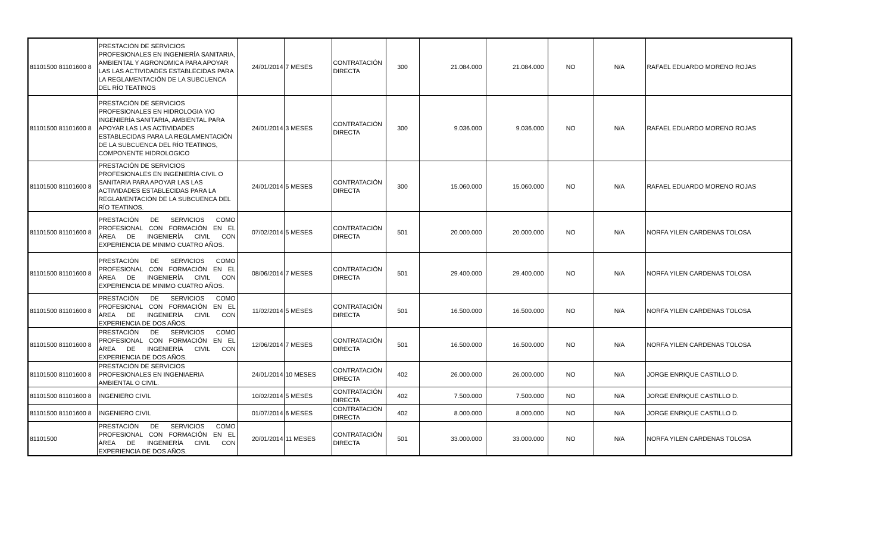| 81101500 81101600 8 | PRESTACIÓN DE SERVICIOS PROFESIONALES EN INGENIERÍA SANITARIA, AMBIENTAL Y AGRONOMICA PARA APOYAR LAS LAS ACTIVIDADES ESTABLECIDAS PARA LA REGLAMENTACIÓN DE LA SUBCUENCA DEL RÍO TEATINOS | 24/01/2014 | 7 MESES | CONTRATACIÓN DIRECTA | 300 | 21.084.000 | 21.084.000 | NO | N/A | RAFAEL EDUARDO MORENO ROJAS |
| 81101500 81101600 8 | PRESTACIÓN DE SERVICIOS PROFESIONALES EN HIDROLOGIA Y/O INGENIERÍA SANITARIA, AMBIENTAL PARA APOYAR LAS LAS ACTIVIDADES ESTABLECIDAS PARA LA REGLAMENTACIÓN DE LA SUBCUENCA DEL RÍO TEATINOS, COMPONENTE HIDROLOGICO | 24/01/2014 | 3 MESES | CONTRATACIÓN DIRECTA | 300 | 9.036.000 | 9.036.000 | NO | N/A | RAFAEL EDUARDO MORENO ROJAS |
| 81101500 81101600 8 | PRESTACIÓN DE SERVICIOS PROFESIONALES EN INGENIERÍA CIVIL O SANITARIA PARA APOYAR LAS LAS ACTIVIDADES ESTABLECIDAS PARA LA REGLAMENTACIÓN DE LA SUBCUENCA DEL RÍO TEATINOS. | 24/01/2014 | 5 MESES | CONTRATACIÓN DIRECTA | 300 | 15.060.000 | 15.060.000 | NO | N/A | RAFAEL EDUARDO MORENO ROJAS |
| 81101500 81101600 8 | PRESTACIÓN DE SERVICIOS COMO PROFESIONAL CON FORMACIÓN EN EL ÁREA DE INGENIERÍA CIVIL CON EXPERIENCIA DE MINIMO CUATRO AÑOS. | 07/02/2014 | 5 MESES | CONTRATACIÓN DIRECTA | 501 | 20.000.000 | 20.000.000 | NO | N/A | NORFA YILEN CARDENAS TOLOSA |
| 81101500 81101600 8 | PRESTACIÓN DE SERVICIOS COMO PROFESIONAL CON FORMACIÓN EN EL ÁREA DE INGENIERÍA CIVIL CON EXPERIENCIA DE MINIMO CUATRO AÑOS. | 08/06/2014 | 7 MESES | CONTRATACIÓN DIRECTA | 501 | 29.400.000 | 29.400.000 | NO | N/A | NORFA YILEN CARDENAS TOLOSA |
| 81101500 81101600 8 | PRESTACIÓN DE SERVICIOS COMO PROFESIONAL CON FORMACIÓN EN EL ÁREA DE INGENIERÍA CIVIL CON EXPERIENCIA DE DOS AÑOS. | 11/02/2014 | 5 MESES | CONTRATACIÓN DIRECTA | 501 | 16.500.000 | 16.500.000 | NO | N/A | NORFA YILEN CARDENAS TOLOSA |
| 81101500 81101600 8 | PRESTACIÓN DE SERVICIOS COMO PROFESIONAL CON FORMACIÓN EN EL ÁREA DE INGENIERÍA CIVIL CON EXPERIENCIA DE DOS AÑOS. | 12/06/2014 | 7 MESES | CONTRATACIÓN DIRECTA | 501 | 16.500.000 | 16.500.000 | NO | N/A | NORFA YILEN CARDENAS TOLOSA |
| 81101500 81101600 8 | PRESTACIÓN DE SERVICIOS PROFESIONALES EN INGENIAERIA AMBIENTAL O CIVIL. | 24/01/2014 | 10 MESES | CONTRATACIÓN DIRECTA | 402 | 26.000.000 | 26.000.000 | NO | N/A | JORGE ENRIQUE CASTILLO D. |
| 81101500 81101600 8 | INGENIERO CIVIL | 10/02/2014 | 5 MESES | CONTRATACIÓN DIRECTA | 402 | 7.500.000 | 7.500.000 | NO | N/A | JORGE ENRIQUE CASTILLO D. |
| 81101500 81101600 8 | INGENIERO CIVIL | 01/07/2014 | 6 MESES | CONTRATACIÓN DIRECTA | 402 | 8.000.000 | 8.000.000 | NO | N/A | JORGE ENRIQUE CASTILLO D. |
| 81101500 | PRESTACIÓN DE SERVICIOS COMO PROFESIONAL CON FORMACIÓN EN EL ÁREA DE INGENIERÍA CIVIL CON EXPERIENCIA DE DOS AÑOS. | 20/01/2014 | 11 MESES | CONTRATACIÓN DIRECTA | 501 | 33.000.000 | 33.000.000 | NO | N/A | NORFA YILEN CARDENAS TOLOSA |